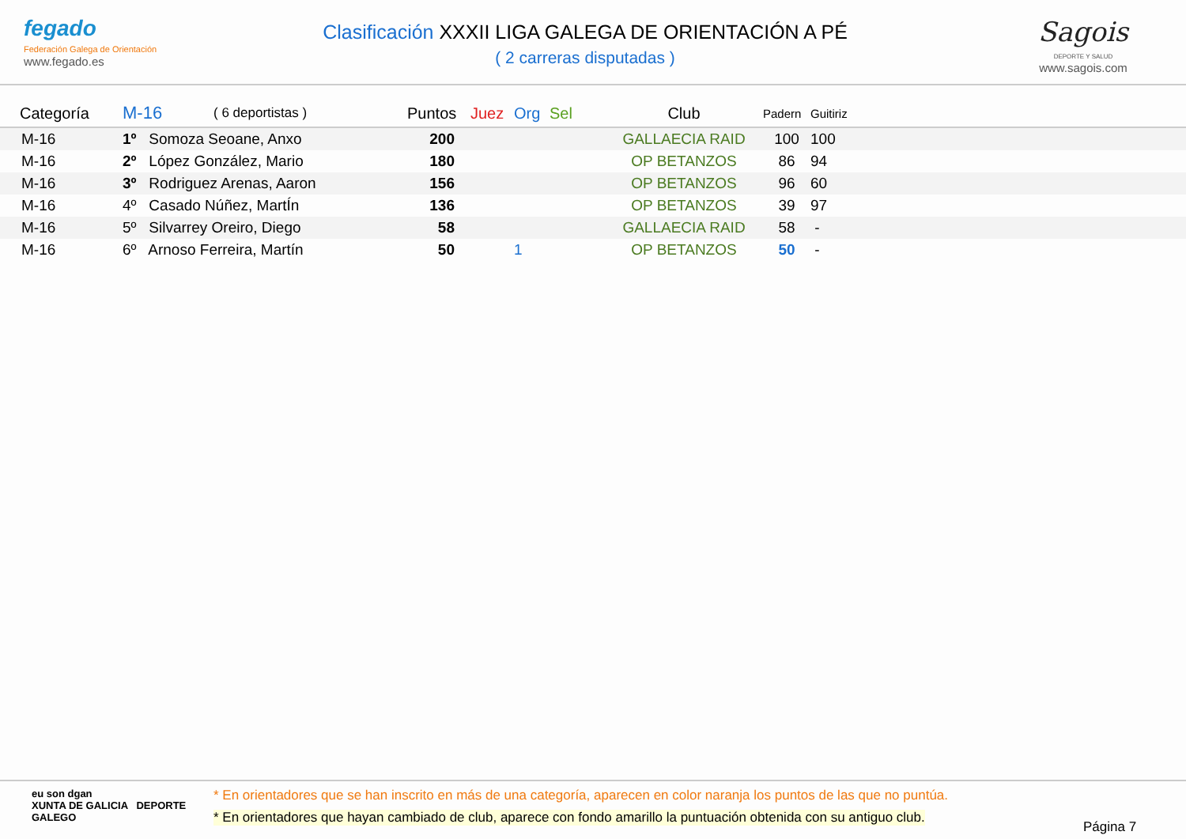fegado
Federación Galega de Orientación
www.fegado.es
Clasificación XXXII LIGA GALEGA DE ORIENTACIÓN A PÉ
( 2 carreras disputadas )
Sagois
DEPORTE Y SALUD
www.sagois.com
| Categoría | M-16 | ( 6 deportistas ) | Puntos | Juez | Org | Sel | Club | Padern | Guitiriz |
| --- | --- | --- | --- | --- | --- | --- | --- | --- | --- |
| M-16 | 1º Somoza Seoane, Anxo | | 200 | | | | GALLAECIA RAID | 100 | 100 |
| M-16 | 2º López González, Mario | | 180 | | | | OP BETANZOS | 86 | 94 |
| M-16 | 3º Rodriguez Arenas, Aaron | | 156 | | | | OP BETANZOS | 96 | 60 |
| M-16 | 4º Casado Núñez, MartÍn | | 136 | | | | OP BETANZOS | 39 | 97 |
| M-16 | 5º Silvarrey Oreiro, Diego | | 58 | | | | GALLAECIA RAID | 58 | - |
| M-16 | 6º Arnoso Ferreira, Martín | | 50 | | 1 | | OP BETANZOS | 50 | - |
eu son dgan
XUNTA DE GALICIA DEPORTE GALEGO
* En orientadores que se han inscrito en más de una categoría, aparecen en color naranja los puntos de las que no puntúa.
* En orientadores que hayan cambiado de club, aparece con fondo amarillo la puntuación obtenida con su antiguo club.
Página 7